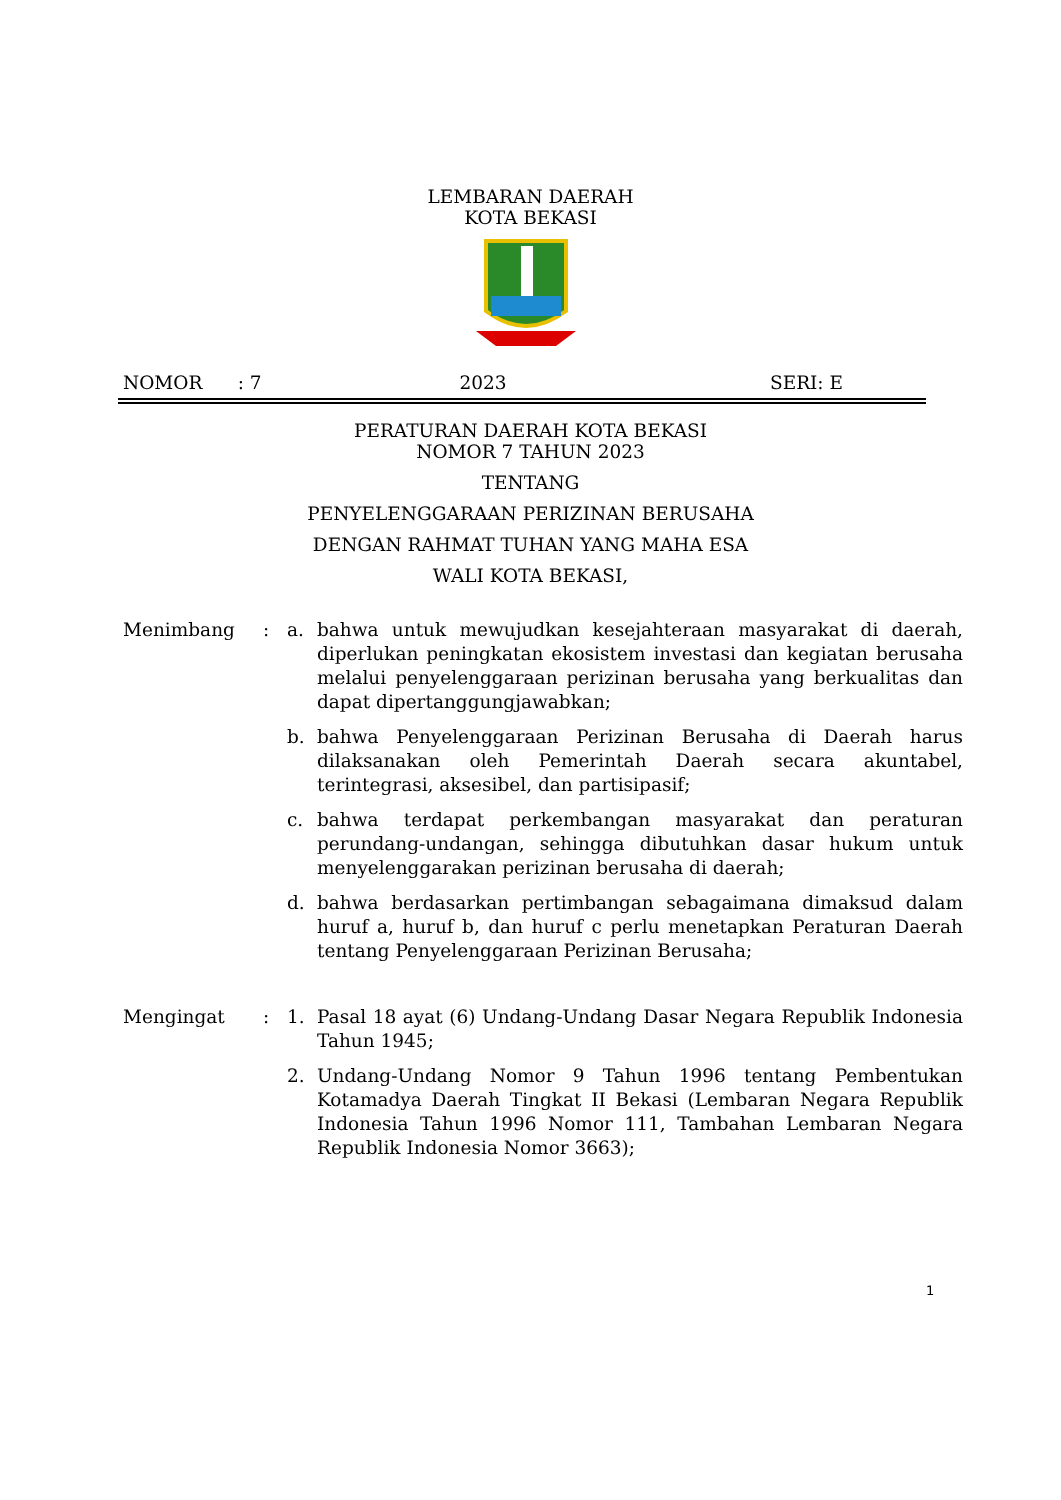LEMBARAN DAERAH
KOTA BEKASI
NOMOR : 7 2023 SERI: E
PERATURAN DAERAH KOTA BEKASI
NOMOR 7 TAHUN 2023
TENTANG
PENYELENGGARAAN PERIZINAN BERUSAHA
DENGAN RAHMAT TUHAN YANG MAHA ESA
WALI KOTA BEKASI,
Menimbang : a. bahwa untuk mewujudkan kesejahteraan masyarakat di daerah, diperlukan peningkatan ekosistem investasi dan kegiatan berusaha melalui penyelenggaraan perizinan berusaha yang berkualitas dan dapat dipertanggungjawabkan;
b. bahwa Penyelenggaraan Perizinan Berusaha di Daerah harus dilaksanakan oleh Pemerintah Daerah secara akuntabel, terintegrasi, aksesibel, dan partisipasif;
c. bahwa terdapat perkembangan masyarakat dan peraturan perundang-undangan, sehingga dibutuhkan dasar hukum untuk menyelenggarakan perizinan berusaha di daerah;
d. bahwa berdasarkan pertimbangan sebagaimana dimaksud dalam huruf a, huruf b, dan huruf c perlu menetapkan Peraturan Daerah tentang Penyelenggaraan Perizinan Berusaha;
Mengingat : 1. Pasal 18 ayat (6) Undang-Undang Dasar Negara Republik Indonesia Tahun 1945;
2. Undang-Undang Nomor 9 Tahun 1996 tentang Pembentukan Kotamadya Daerah Tingkat II Bekasi (Lembaran Negara Republik Indonesia Tahun 1996 Nomor 111, Tambahan Lembaran Negara Republik Indonesia Nomor 3663);
1